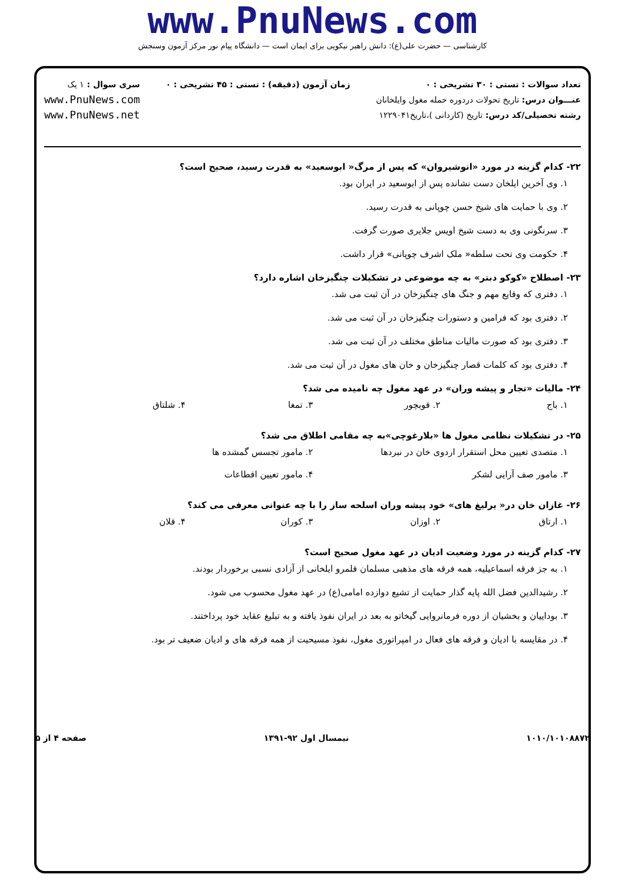www.PnuNews.com
کارشناسی — حضرت علی(ع): دانش راهبر نیکویی برای ایمان است — دانشگاه پیام نور مرکز آزمون وسنجش
تعداد سوالات : تستی : ۳۰ تشریحی : ۰
عنـــوان درس: تاریخ تحولات دردوره حمله مغول وایلخانان
رشته تحصیلی/کد درس: تاریخ (کاردانی )،تاریخ۱۲۲۹۰۴۱
زمان آزمون (دقیقه) : تستی : ۴۵ تشریحی : ۰
سری سوال : ۱ یک
www.PnuNews.com
www.PnuNews.net
۲۲- کدام گزینه در مورد «انوشیروان» که پس از مرگ« ابوسعید» به قدرت رسید، صحیح است؟
۱. وی آخرین ایلخان دست نشانده پس از ابوسعید در ایران بود.
۲. وی با حمایت های شیخ حسن چوپانی به قدرت رسید.
۳. سرنگونی وی به دست شیخ اویس جلایری صورت گرفت.
۴. حکومت وی تحت سلطه« ملک اشرف چوپانی» قرار داشت.
۲۳- اصطلاح «کوکو دبتر» به چه موضوعی در تشکیلات چنگیزخان اشاره دارد؟
۱. دفتری که وقایع مهم و جنگ های چنگیزخان در آن ثبت می شد.
۲. دفتری بود که فرامین و دستورات چنگیزخان در آن ثبت می شد.
۳. دفتری بود که صورت مالیات مناطق مختلف در آن ثبت می شد.
۴. دفتری بود که کلمات قصار چنگیزخان و خان های مغول در آن ثبت می شد.
۲۴- مالیات «تجار و پیشه وران» در عهد مغول چه نامیده می شد؟
| ۱. باج | ۲. قوبچور | ۳. تمغا | ۴. شلتاق |
۲۵- در تشکیلات نظامی مغول ها «بلارغوچی»به چه مقامی اطلاق می شد؟
| ۱. متصدی تعیین محل استقرار اردوی خان در نبردها | ۲. مامور تجسس گمشده ها |
| ۳. مامور صف آرایی لشکر | ۴. مامور تعیین اقطاعات |
۲۶- غازان خان در« یرلیغ های» خود پیشه وران اسلحه ساز را با چه عنوانی معرفی می کند؟
| ۱. ارتاق | ۲. اوزان | ۳. کوران | ۴. قلان |
۲۷- کدام گزینه در مورد وضعیت ادیان در عهد مغول صحیح است؟
۱. به جز فرقه اسماعیلیه، همه فرقه های مذهبی مسلمان قلمرو ایلخانی از آزادی نسبی برخوردار بودند.
۲. رشیدالدین فضل الله پایه گذار حمایت از تشیع دوازده امامی(ع) در عهد مغول محسوب می شود.
۳. بوداییان و بخشیان از دوره فرمانروایی گیخاتو به بعد در ایران نفوذ یافته و به تبلیغ عقاید خود پرداختند.
۴. در مقایسه با ادیان و فرقه های فعال در امپراتوری مغول، نفوذ مسیحیت از همه فرقه های و ادیان ضعیف تر بود.
۱۰۱۰/۱۰۱۰۸۸۷۲ نیمسال اول ۹۲-۱۳۹۱ صفحه ۴ از ۵